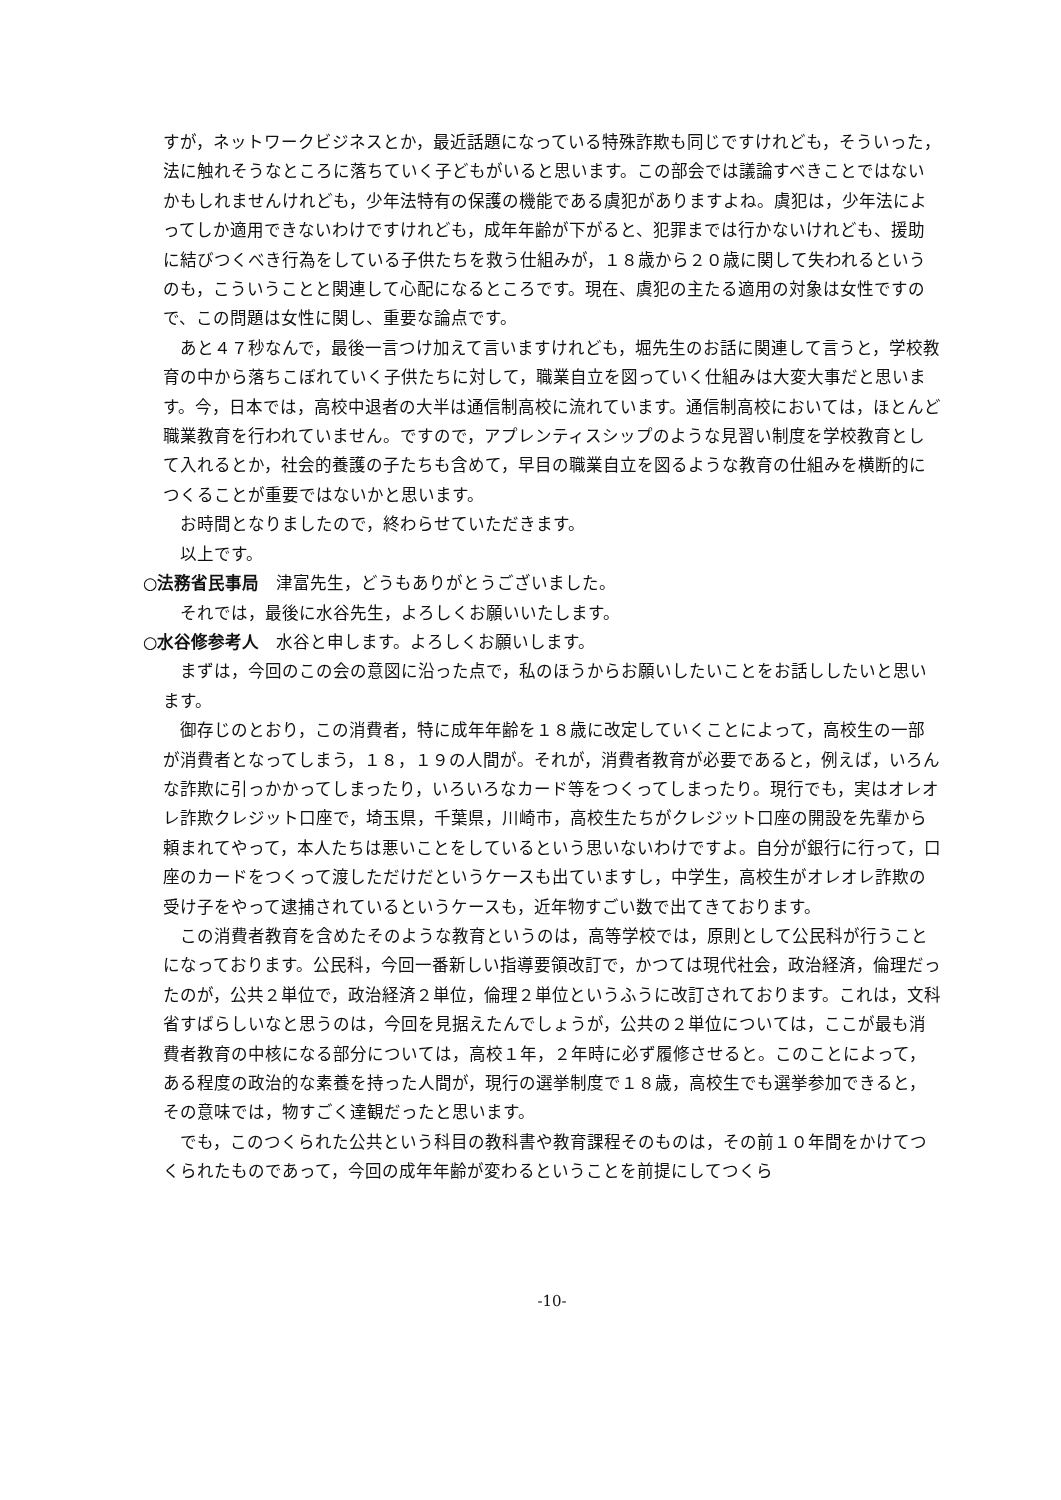すが，ネットワークビジネスとか，最近話題になっている特殊詐欺も同じですけれども，そういった，法に触れそうなところに落ちていく子どもがいると思います。この部会では議論すべきことではないかもしれませんけれども，少年法特有の保護の機能である虞犯がありますよね。虞犯は，少年法によってしか適用できないわけですけれども，成年年齢が下がると、犯罪までは行かないけれども、援助に結びつくべき行為をしている子供たちを救う仕組みが，１８歳から２０歳に関して失われるというのも，こういうことと関連して心配になるところです。現在、虞犯の主たる適用の対象は女性ですので、この問題は女性に関し、重要な論点です。
あと４７秒なんで，最後一言つけ加えて言いますけれども，堀先生のお話に関連して言うと，学校教育の中から落ちこぼれていく子供たちに対して，職業自立を図っていく仕組みは大変大事だと思います。今，日本では，高校中退者の大半は通信制高校に流れています。通信制高校においては，ほとんど職業教育を行われていません。ですので，アプレンティスシップのような見習い制度を学校教育として入れるとか，社会的養護の子たちも含めて，早目の職業自立を図るような教育の仕組みを横断的につくることが重要ではないかと思います。
お時間となりましたので，終わらせていただきます。
以上です。
○法務省民事局　津富先生，どうもありがとうございました。
それでは，最後に水谷先生，よろしくお願いいたします。
○水谷修参考人　水谷と申します。よろしくお願いします。
まずは，今回のこの会の意図に沿った点で，私のほうからお願いしたいことをお話ししたいと思います。
御存じのとおり，この消費者，特に成年年齢を１８歳に改定していくことによって，高校生の一部が消費者となってしまう，１８，１９の人間が。それが，消費者教育が必要であると，例えば，いろんな詐欺に引っかかってしまったり，いろいろなカード等をつくってしまったり。現行でも，実はオレオレ詐欺クレジット口座で，埼玉県，千葉県，川崎市，高校生たちがクレジット口座の開設を先輩から頼まれてやって，本人たちは悪いことをしているという思いないわけですよ。自分が銀行に行って，口座のカードをつくって渡しただけだというケースも出ていますし，中学生，高校生がオレオレ詐欺の受け子をやって逮捕されているというケースも，近年物すごい数で出てきております。
この消費者教育を含めたそのような教育というのは，高等学校では，原則として公民科が行うことになっております。公民科，今回一番新しい指導要領改訂で，かつては現代社会，政治経済，倫理だったのが，公共２単位で，政治経済２単位，倫理２単位というふうに改訂されております。これは，文科省すばらしいなと思うのは，今回を見据えたんでしょうが，公共の２単位については，ここが最も消費者教育の中核になる部分については，高校１年，２年時に必ず履修させると。このことによって，ある程度の政治的な素養を持った人間が，現行の選挙制度で１８歳，高校生でも選挙参加できると，その意味では，物すごく達観だったと思います。
でも，このつくられた公共という科目の教科書や教育課程そのものは，その前１０年間をかけてつくられたものであって，今回の成年年齢が変わるということを前提にしてつくら
-10-